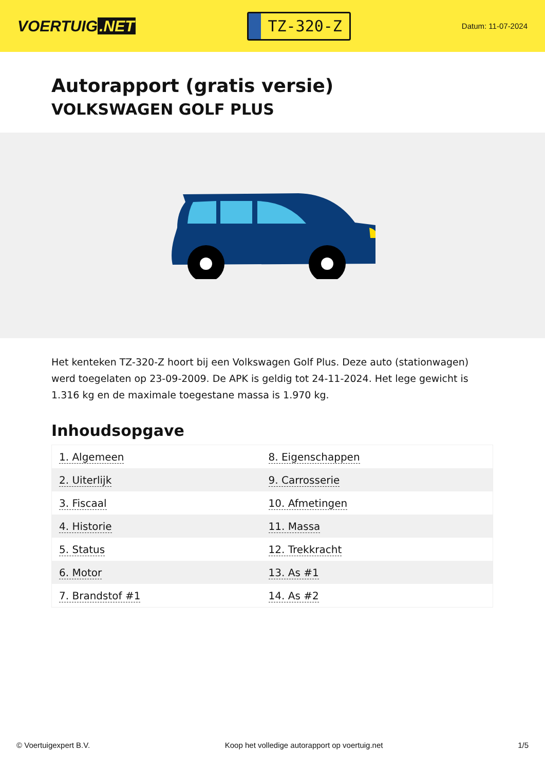VOERTUIG.NET
TZ-320-Z
Datum: 11-07-2024
Autorapport (gratis versie)
VOLKSWAGEN GOLF PLUS
Het kenteken TZ-320-Z hoort bij een Volkswagen Golf Plus. Deze auto (stationwagen) werd toegelaten op 23-09-2009. De APK is geldig tot 24-11-2024. Het lege gewicht is 1.316 kg en de maximale toegestane massa is 1.970 kg.
Inhoudsopgave
| 1. Algemeen | 8. Eigenschappen |
| 2. Uiterlijk | 9. Carrosserie |
| 3. Fiscaal | 10. Afmetingen |
| 4. Historie | 11. Massa |
| 5. Status | 12. Trekkracht |
| 6. Motor | 13. As #1 |
| 7. Brandstof #1 | 14. As #2 |
© Voertuigexpert B.V. Koop het volledige autorapport op voertuig.net 1/5